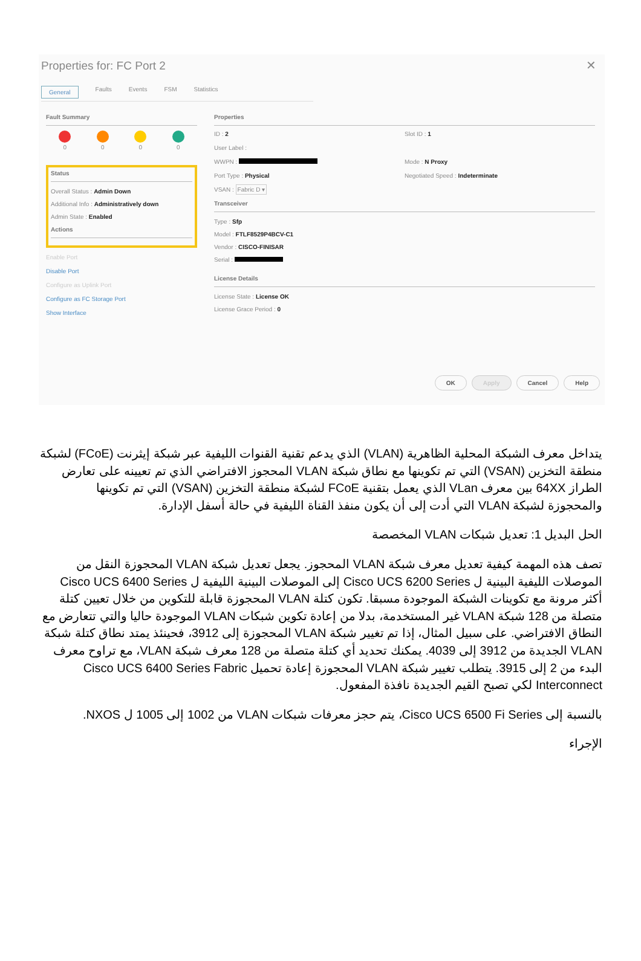Properties for: FC Port 2
✕
General Faults Events FSM Statistics
Fault Summary
0
0
0
0
Status
Overall Status : Admin Down
Additional Info : Administratively down
Admin State : Enabled
Actions
Enable Port
Disable Port
Configure as Uplink Port
Configure as FC Storage Port
Show Interface
Properties
ID : 2
Slot ID : 1
User Label :
WWPN :
Mode : N Proxy
Port Type : Physical
Negotiated Speed : Indeterminate
VSAN : Fabric D ▾
Transceiver
Type : Sfp
Model : FTLF8529P4BCV-C1
Vendor : CISCO-FINISAR
Serial :
License Details
License State : License OK
License Grace Period : 0
OK Apply Cancel Help
يتداخل معرف الشبكة المحلية الظاهرية (VLAN) الذي يدعم تقنية القنوات الليفية عبر شبكة إيثرنت (FCoE) لشبكة منطقة التخزين (VSAN) التي تم تكوينها مع نطاق شبكة VLAN المحجوز الافتراضي الذي تم تعيينه على تعارض الطراز 64XX بين معرف VLan الذي يعمل بتقنية FCoE لشبكة منطقة التخزين (VSAN) التي تم تكوينها والمحجوزة لشبكة VLAN التي أدت إلى أن يكون منفذ القناة الليفية في حالة أسفل الإدارة.
الحل البديل 1: تعديل شبكات VLAN المخصصة
تصف هذه المهمة كيفية تعديل معرف شبكة VLAN المحجوز. يجعل تعديل شبكة VLAN المحجوزة النقل من الموصلات الليفية البينية ل Cisco UCS 6200 Series إلى الموصلات البينية الليفية ل Cisco UCS 6400 Series أكثر مرونة مع تكوينات الشبكة الموجودة مسبقا. تكون كتلة VLAN المحجوزة قابلة للتكوين من خلال تعيين كتلة متصلة من 128 شبكة VLAN غير المستخدمة، بدلا من إعادة تكوين شبكات VLAN الموجودة حاليا والتي تتعارض مع النطاق الافتراضي. على سبيل المثال، إذا تم تغيير شبكة VLAN المحجوزة إلى 3912، فحينئذ يمتد نطاق كتلة شبكة VLAN الجديدة من 3912 إلى 4039. يمكنك تحديد أي كتلة متصلة من 128 معرف شبكة VLAN، مع تراوح معرف البدء من 2 إلى 3915. يتطلب تغيير شبكة VLAN المحجوزة إعادة تحميل Cisco UCS 6400 Series Fabric Interconnect لكي تصبح القيم الجديدة نافذة المفعول.
بالنسبة إلى Cisco UCS 6500 Fi Series، يتم حجز معرفات شبكات VLAN من 1002 إلى 1005 ل NXOS.
الإجراء